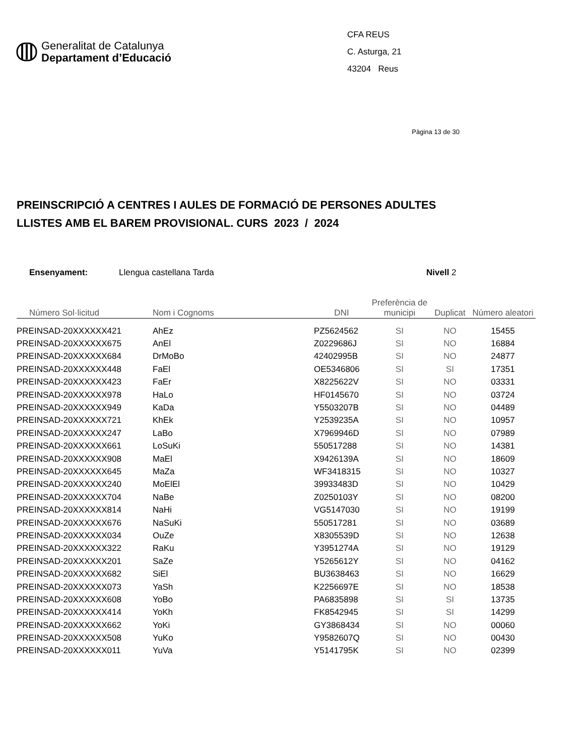Generalitat de Catalunya
Departament d’Educació
CFA REUS
C. Asturga, 21
43204 Reus
Pàgina 13 de 30
PREINSCRIPCIÓ A CENTRES I AULES DE FORMACIÓ DE PERSONES ADULTES
LLISTES AMB EL BAREM PROVISIONAL. CURS 2023 / 2024
Ensenyament: Llengua castellana Tarda Nivell 2
| Número Sol·licitud | Nom i Cognoms | DNI | Preferència de municipi | Duplicat | Número aleatori |
| --- | --- | --- | --- | --- | --- |
| PREINSAD-20XXXXXX421 | AhEz | PZ5624562 | SI | NO | 15455 |
| PREINSAD-20XXXXXX675 | AnEl | Z0229686J | SI | NO | 16884 |
| PREINSAD-20XXXXXX684 | DrMoBo | 42402995B | SI | NO | 24877 |
| PREINSAD-20XXXXXX448 | FaEl | OE5346806 | SI | SI | 17351 |
| PREINSAD-20XXXXXX423 | FaEr | X8225622V | SI | NO | 03331 |
| PREINSAD-20XXXXXX978 | HaLo | HF0145670 | SI | NO | 03724 |
| PREINSAD-20XXXXXX949 | KaDa | Y5503207B | SI | NO | 04489 |
| PREINSAD-20XXXXXX721 | KhEk | Y2539235A | SI | NO | 10957 |
| PREINSAD-20XXXXXX247 | LaBo | X7969946D | SI | NO | 07989 |
| PREINSAD-20XXXXXX661 | LoSuKi | 550517288 | SI | NO | 14381 |
| PREINSAD-20XXXXXX908 | MaEl | X9426139A | SI | NO | 18609 |
| PREINSAD-20XXXXXX645 | MaZa | WF3418315 | SI | NO | 10327 |
| PREINSAD-20XXXXXX240 | MoElEl | 39933483D | SI | NO | 10429 |
| PREINSAD-20XXXXXX704 | NaBe | Z0250103Y | SI | NO | 08200 |
| PREINSAD-20XXXXXX814 | NaHi | VG5147030 | SI | NO | 19199 |
| PREINSAD-20XXXXXX676 | NaSuKi | 550517281 | SI | NO | 03689 |
| PREINSAD-20XXXXXX034 | OuZe | X8305539D | SI | NO | 12638 |
| PREINSAD-20XXXXXX322 | RaKu | Y3951274A | SI | NO | 19129 |
| PREINSAD-20XXXXXX201 | SaZe | Y5265612Y | SI | NO | 04162 |
| PREINSAD-20XXXXXX682 | SiEl | BU3638463 | SI | NO | 16629 |
| PREINSAD-20XXXXXX073 | YaSh | K2256697E | SI | NO | 18538 |
| PREINSAD-20XXXXXX608 | YoBo | PA6835898 | SI | SI | 13735 |
| PREINSAD-20XXXXXX414 | YoKh | FK8542945 | SI | SI | 14299 |
| PREINSAD-20XXXXXX662 | YoKi | GY3868434 | SI | NO | 00060 |
| PREINSAD-20XXXXXX508 | YuKo | Y9582607Q | SI | NO | 00430 |
| PREINSAD-20XXXXXX011 | YuVa | Y5141795K | SI | NO | 02399 |